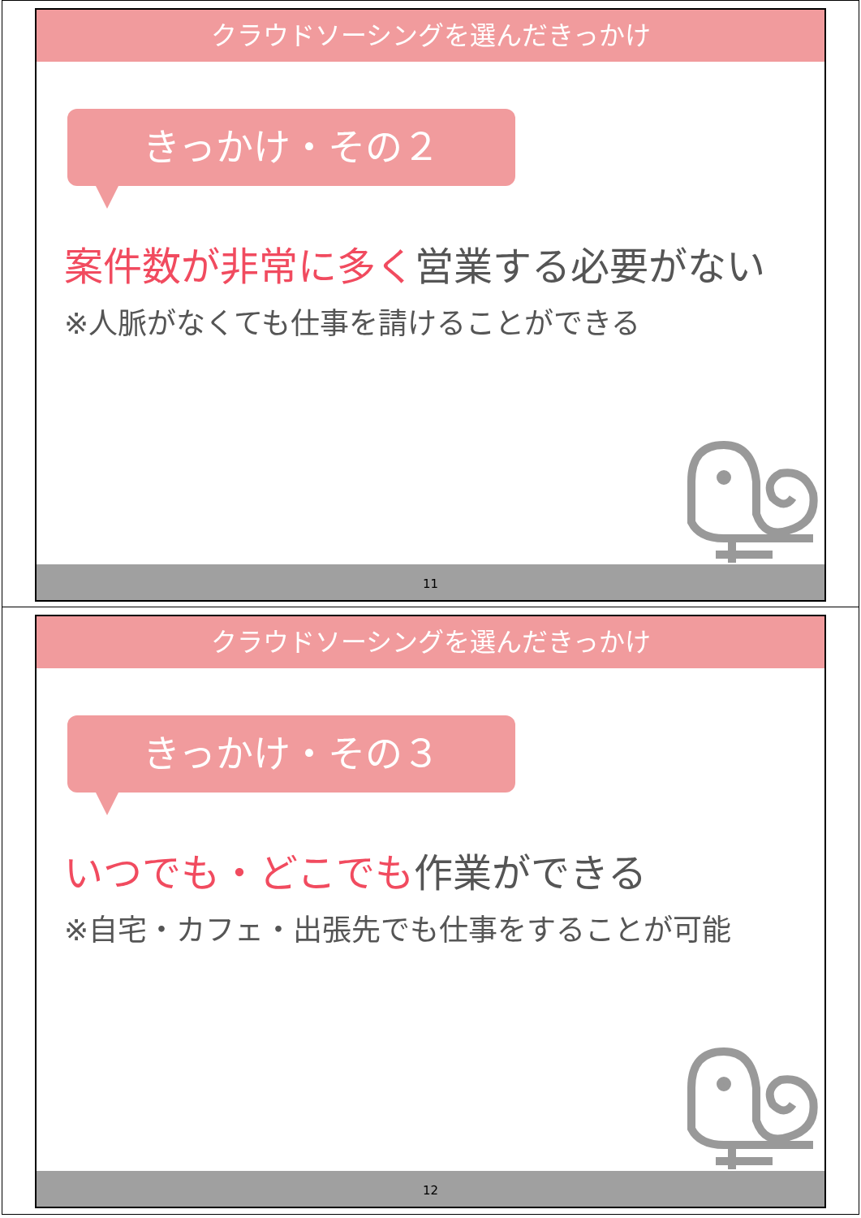クラウドソーシングを選んだきっかけ
きっかけ・その２
案件数が非常に多く営業する必要がない
※人脈がなくても仕事を請けることができる
11
クラウドソーシングを選んだきっかけ
きっかけ・その３
いつでも・どこでも作業ができる
※自宅・カフェ・出張先でも仕事をすることが可能
12